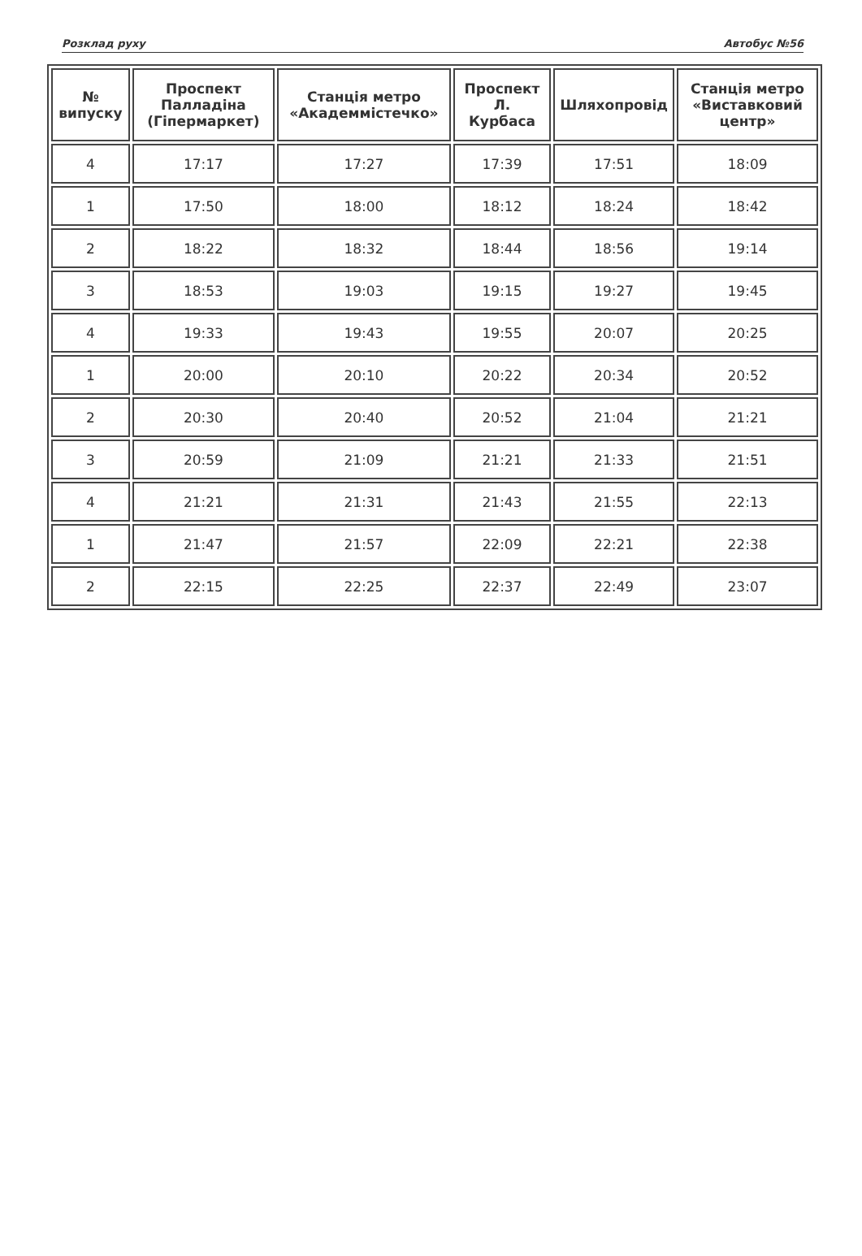Розклад руху Автобус №56
| № випуску | Проспект Палладіна (Гіпермаркет) | Станція метро «Академмістечко» | Проспект Л. Курбаса | Шляхопровід | Станція метро «Виставковий центр» |
| --- | --- | --- | --- | --- | --- |
| 4 | 17:17 | 17:27 | 17:39 | 17:51 | 18:09 |
| 1 | 17:50 | 18:00 | 18:12 | 18:24 | 18:42 |
| 2 | 18:22 | 18:32 | 18:44 | 18:56 | 19:14 |
| 3 | 18:53 | 19:03 | 19:15 | 19:27 | 19:45 |
| 4 | 19:33 | 19:43 | 19:55 | 20:07 | 20:25 |
| 1 | 20:00 | 20:10 | 20:22 | 20:34 | 20:52 |
| 2 | 20:30 | 20:40 | 20:52 | 21:04 | 21:21 |
| 3 | 20:59 | 21:09 | 21:21 | 21:33 | 21:51 |
| 4 | 21:21 | 21:31 | 21:43 | 21:55 | 22:13 |
| 1 | 21:47 | 21:57 | 22:09 | 22:21 | 22:38 |
| 2 | 22:15 | 22:25 | 22:37 | 22:49 | 23:07 |